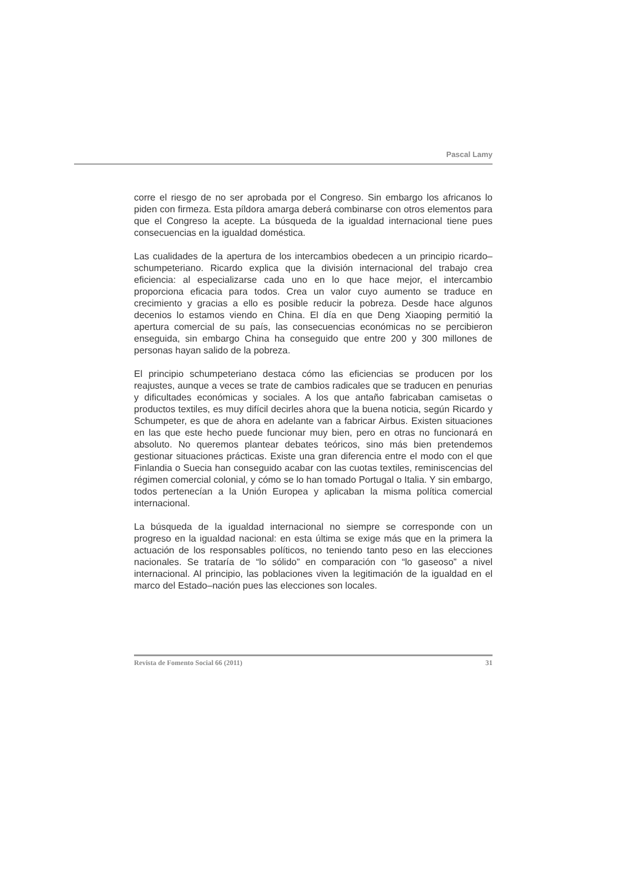Pascal Lamy
corre el riesgo de no ser aprobada por el Congreso. Sin embargo los africanos lo piden con firmeza. Esta píldora amarga deberá combinarse con otros elementos para que el Congreso la acepte. La búsqueda de la igualdad internacional tiene pues consecuencias en la igualdad doméstica.
Las cualidades de la apertura de los intercambios obedecen a un principio ricardo–schumpeteriano. Ricardo explica que la división internacional del trabajo crea eficiencia: al especializarse cada uno en lo que hace mejor, el intercambio proporciona eficacia para todos. Crea un valor cuyo aumento se traduce en crecimiento y gracias a ello es posible reducir la pobreza. Desde hace algunos decenios lo estamos viendo en China. El día en que Deng Xiaoping permitió la apertura comercial de su país, las consecuencias económicas no se percibieron enseguida, sin embargo China ha conseguido que entre 200 y 300 millones de personas hayan salido de la pobreza.
El principio schumpeteriano destaca cómo las eficiencias se producen por los reajustes, aunque a veces se trate de cambios radicales que se traducen en penurias y dificultades económicas y sociales. A los que antaño fabricaban camisetas o productos textiles, es muy difícil decirles ahora que la buena noticia, según Ricardo y Schumpeter, es que de ahora en adelante van a fabricar Airbus. Existen situaciones en las que este hecho puede funcionar muy bien, pero en otras no funcionará en absoluto. No queremos plantear debates teóricos, sino más bien pretendemos gestionar situaciones prácticas. Existe una gran diferencia entre el modo con el que Finlandia o Suecia han conseguido acabar con las cuotas textiles, reminiscencias del régimen comercial colonial, y cómo se lo han tomado Portugal o Italia. Y sin embargo, todos pertenecían a la Unión Europea y aplicaban la misma política comercial internacional.
La búsqueda de la igualdad internacional no siempre se corresponde con un progreso en la igualdad nacional: en esta última se exige más que en la primera la actuación de los responsables políticos, no teniendo tanto peso en las elecciones nacionales. Se trataría de “lo sólido” en comparación con “lo gaseoso” a nivel internacional. Al principio, las poblaciones viven la legitimación de la igualdad en el marco del Estado–nación pues las elecciones son locales.
Revista de Fomento Social 66 (2011) 31